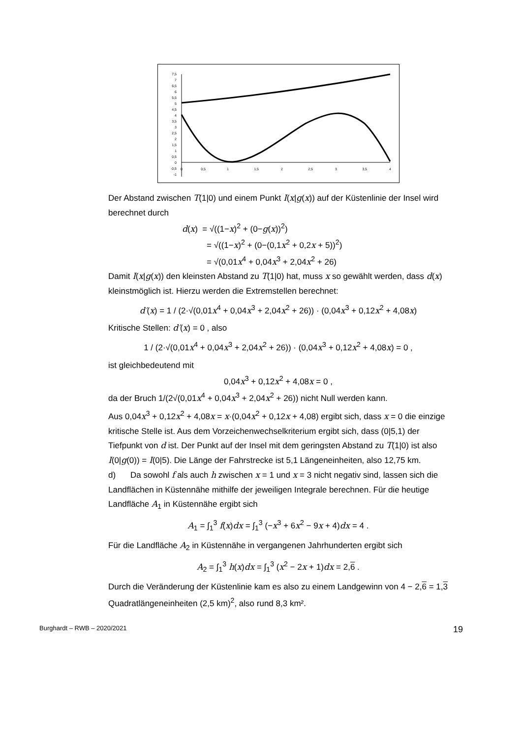7,5
7
6,5
6
5,5
5
4,5
4
3,5
3
2,5
2
1,5
1
0,5
0
-0,5
-1
0
0,5
1
1,5
2
2,5
3
3,5
4
Der Abstand zwischen T(1|0) und einem Punkt I(x|g(x)) auf der Küstenlinie der Insel wird berechnet durch
d(x) = √((1−x)<sup>2</sup> + (0−g(x))<sup>2</sup>)
= √((1−x)<sup>2</sup> + (0−(0,1x<sup>2</sup> + 0,2x + 5))<sup>2</sup>)
= √(0,01x<sup>4</sup> + 0,04x<sup>3</sup> + 2,04x<sup>2</sup> + 26)
Damit I(x|g(x)) den kleinsten Abstand zu T(1|0) hat, muss x so gewählt werden, dass d(x) kleinstmöglich ist. Hierzu werden die Extremstellen berechnet:
d′(x) = 1 / (2·√(0,01x<sup>4</sup> + 0,04x<sup>3</sup> + 2,04x<sup>2</sup> + 26)) · (0,04x<sup>3</sup> + 0,12x<sup>2</sup> + 4,08x)
Kritische Stellen: d′(x) = 0 , also
1 / (2·√(0,01x<sup>4</sup> + 0,04x<sup>3</sup> + 2,04x<sup>2</sup> + 26)) · (0,04x<sup>3</sup> + 0,12x<sup>2</sup> + 4,08x) = 0 ,
ist gleichbedeutend mit
0,04x<sup>3</sup> + 0,12x<sup>2</sup> + 4,08x = 0 ,
da der Bruch 1/(2√(0,01x<sup>4</sup> + 0,04x<sup>3</sup> + 2,04x<sup>2</sup> + 26)) nicht Null werden kann.
Aus 0,04x<sup>3</sup> + 0,12x<sup>2</sup> + 4,08x = x·(0,04x<sup>2</sup> + 0,12x + 4,08) ergibt sich, dass x = 0 die einzige kritische Stelle ist. Aus dem Vorzeichenwechselkriterium ergibt sich, dass (0|5,1) der Tiefpunkt von d ist. Der Punkt auf der Insel mit dem geringsten Abstand zu T(1|0) ist also I(0|g(0)) = I(0|5). Die Länge der Fahrstrecke ist 5,1 Längeneinheiten, also 12,75 km.
d) Da sowohl f als auch h zwischen x = 1 und x = 3 nicht negativ sind, lassen sich die Landflächen in Küstennähe mithilfe der jeweiligen Integrale berechnen. Für die heutige Landfläche A<sub>1</sub> in Küstennähe ergibt sich
A<sub>1</sub> = ∫<sub>1</sub><sup>3</sup> f(x)dx = ∫<sub>1</sub><sup>3</sup> (−x<sup>3</sup> + 6x<sup>2</sup> − 9x + 4)dx = 4 .
Für die Landfläche A<sub>2</sub> in Küstennähe in vergangenen Jahrhunderten ergibt sich
A<sub>2</sub> = ∫<sub>1</sub><sup>3</sup> h(x)dx = ∫<sub>1</sub><sup>3</sup> (x<sup>2</sup> − 2x + 1)dx = 2,6 .
Durch die Veränderung der Küstenlinie kam es also zu einem Landgewinn von 4 − 2,6 = 1,3 Quadratlängeneinheiten (2,5 km)<sup>2</sup>, also rund 8,3 km².
Burghardt – RWB – 2020/2021 19